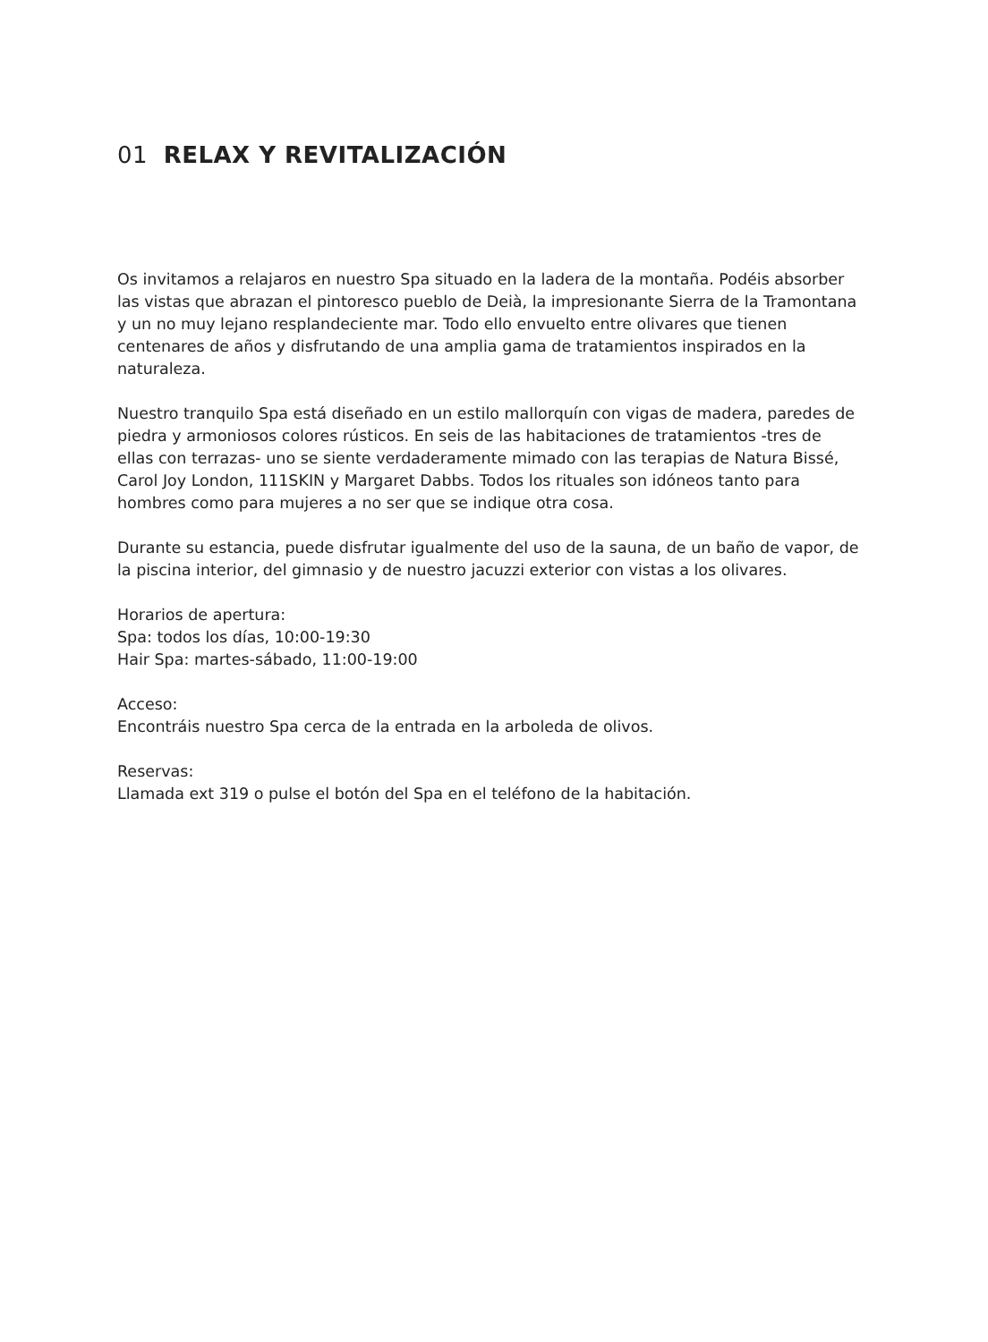01 RELAX Y REVITALIZACIÓN
Os invitamos a relajaros en nuestro Spa situado en la ladera de la montaña. Podéis absorber las vistas que abrazan el pintoresco pueblo de Deià, la impresionante Sierra de la Tramontana y un no muy lejano resplandeciente mar. Todo ello envuelto entre olivares que tienen centenares de años y disfrutando de una amplia gama de tratamientos inspirados en la naturaleza.
Nuestro tranquilo Spa está diseñado en un estilo mallorquín con vigas de madera, paredes de piedra y armoniosos colores rústicos. En seis de las habitaciones de tratamientos -tres de ellas con terrazas- uno se siente verdaderamente mimado con las terapias de Natura Bissé, Carol Joy London, 111SKIN y Margaret Dabbs. Todos los rituales son idóneos tanto para hombres como para mujeres a no ser que se indique otra cosa.
Durante su estancia, puede disfrutar igualmente del uso de la sauna, de un baño de vapor, de la piscina interior, del gimnasio y de nuestro jacuzzi exterior con vistas a los olivares.
Horarios de apertura:
Spa: todos los días, 10:00-19:30
Hair Spa: martes-sábado, 11:00-19:00
Acceso:
Encontráis nuestro Spa cerca de la entrada en la arboleda de olivos.
Reservas:
Llamada ext 319 o pulse el botón del Spa en el teléfono de la habitación.